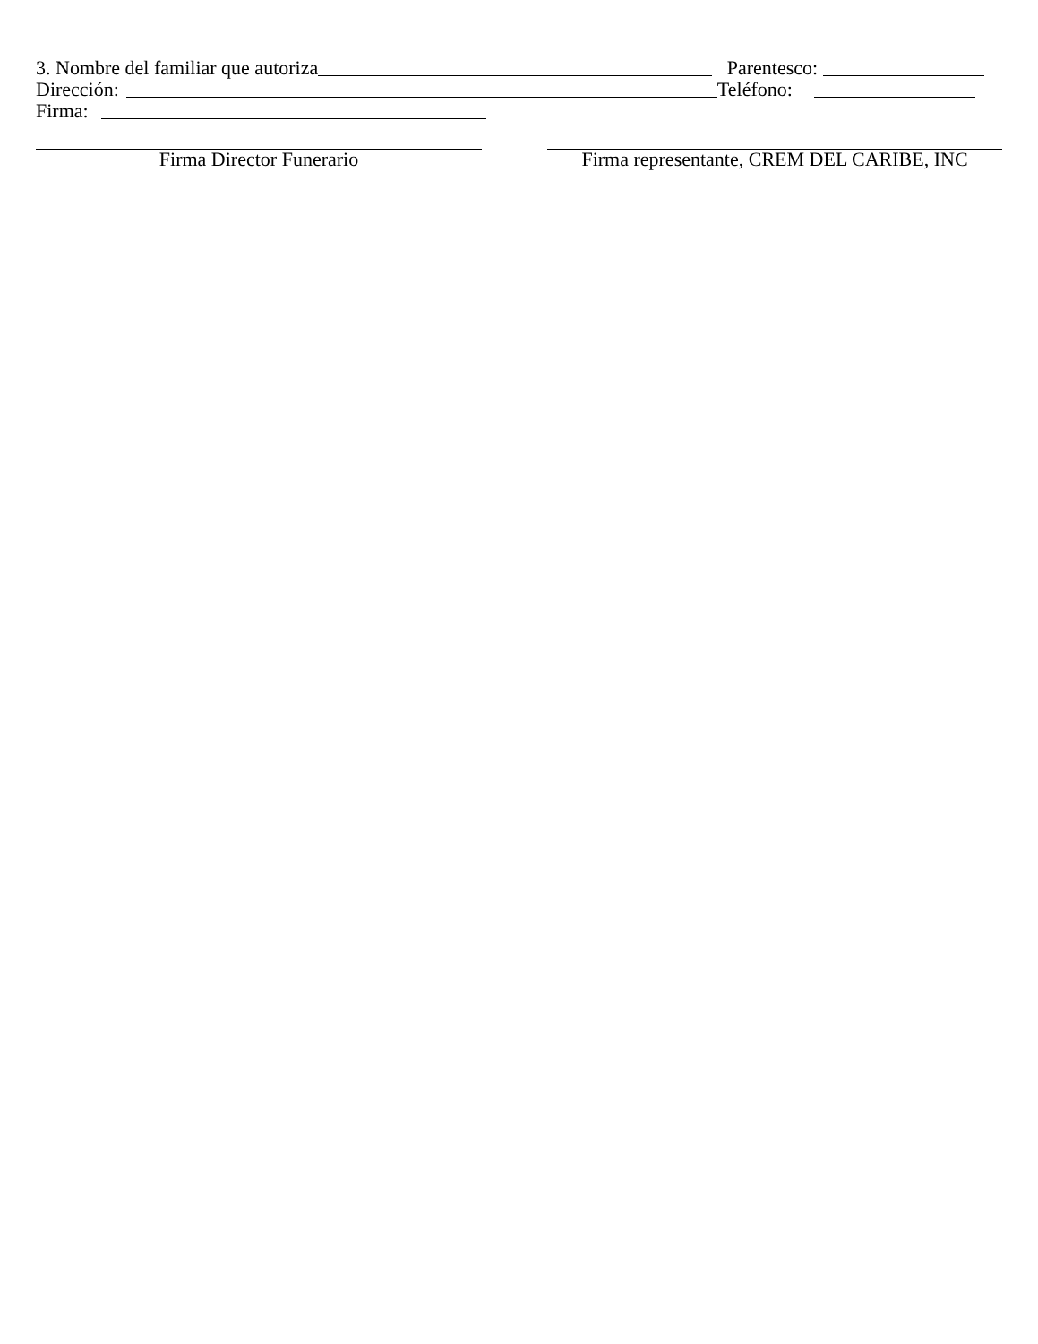3. Nombre del familiar que autoriza Parentesco:
Dirección: Teléfono:
Firma:
Firma Director Funerario Firma representante, CREM DEL CARIBE, INC